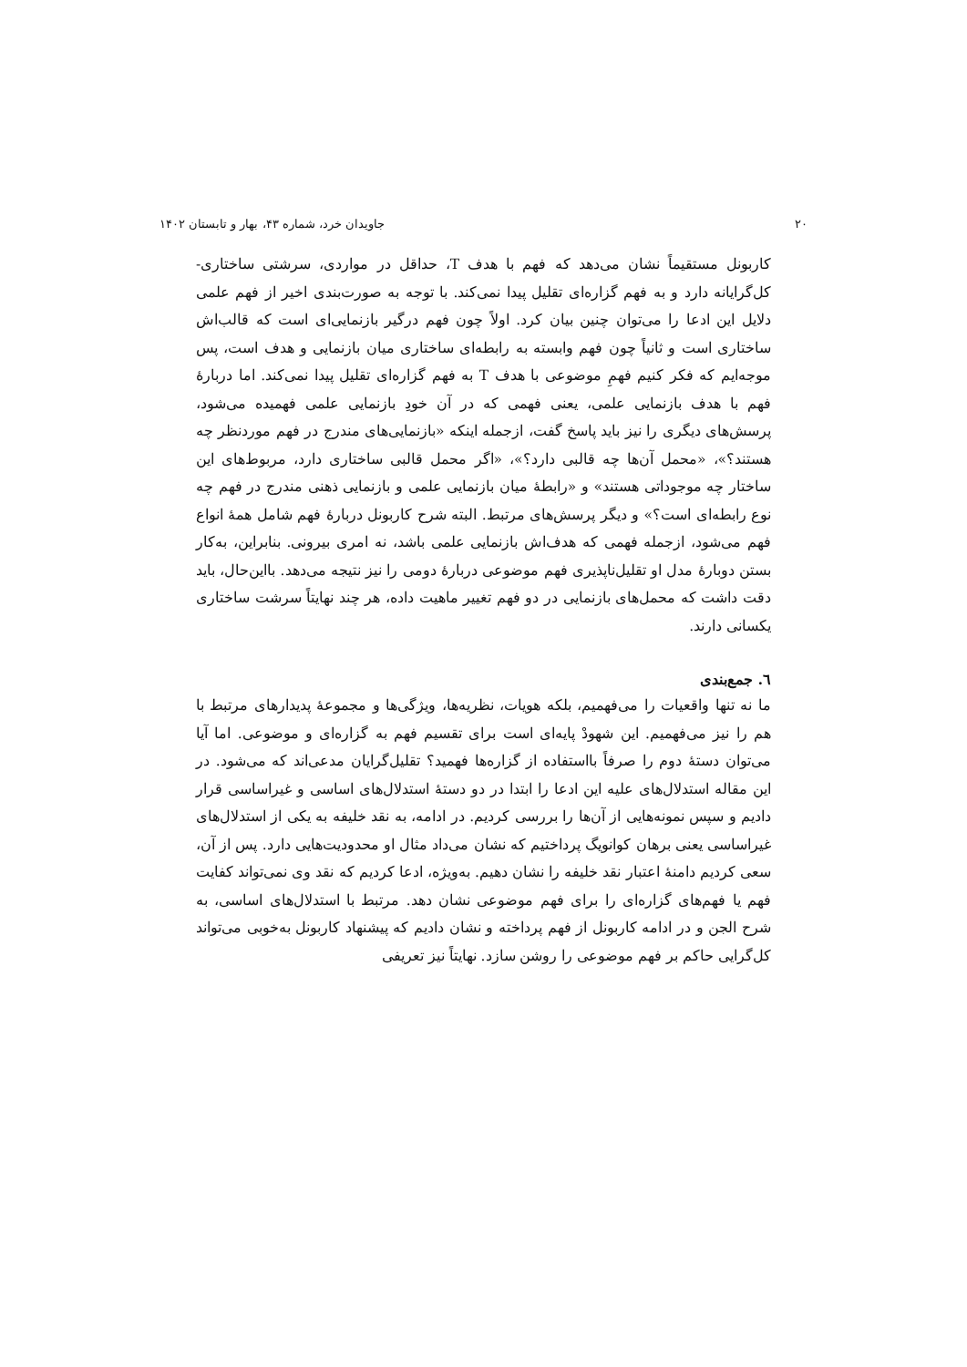۲۰ جاویدان خرد، شماره ۴۳، بهار و تابستان ۱۴۰۲
کاربونل مستقیماً نشان می‌دهد که فهم با هدف T، حداقل در مواردی، سرشتی ساختاری- کل‌گرایانه دارد و به فهم گزاره‌ای تقلیل پیدا نمی‌کند. با توجه به صورت‌بندی اخیر از فهم علمی دلایل این ادعا را می‌توان چنین بیان کرد. اولاً چون فهم درگیر بازنمایی‌ای است که قالب‌اش ساختاری است و ثانیاً چون فهم وابسته به رابطه‌ای ساختاری میان بازنمایی و هدف است، پس موجه‌ایم که فکر کنیم فهمِ موضوعی با هدف T به فهم گزاره‌ای تقلیل پیدا نمی‌کند. اما دربارهٔ فهم با هدف بازنمایی علمی، یعنی فهمی که در آن خودِ بازنمایی علمی فهمیده می‌شود، پرسش‌های دیگری را نیز باید پاسخ گفت، ازجمله اینکه «بازنمایی‌های مندرج در فهم موردنظر چه هستند؟»، «محمل آن‌ها چه قالبی دارد؟»، «اگر محمل قالبی ساختاری دارد، مربوط‌های این ساختار چه موجوداتی هستند» و «رابطهٔ میان بازنمایی علمی و بازنمایی ذهنی مندرج در فهم چه نوع رابطه‌ای است؟» و دیگر پرسش‌های مرتبط. البته شرح کاربونل دربارهٔ فهم شامل همهٔ انواع فهم می‌شود، ازجمله فهمی که هدف‌اش بازنمایی علمی باشد، نه امری بیرونی. بنابراین، به‌کار بستن دوبارهٔ مدل او تقلیل‌ناپذیری فهم موضوعی دربارهٔ دومی را نیز نتیجه می‌دهد. بااین‌حال، باید دقت داشت که محمل‌های بازنمایی در دو فهم تغییر ماهیت داده، هر چند نهایتاً سرشت ساختاری یکسانی دارند.
٦. جمع‌بندی
ما نه تنها واقعیات را می‌فهمیم، بلکه هویات، نظریه‌ها، ویژگی‌ها و مجموعهٔ پدیدارهای مرتبط با هم را نیز می‌فهمیم. این شهودْ پایه‌ای است برای تقسیم فهم به گزاره‌ای و موضوعی. اما آیا می‌توان دستهٔ دوم را صرفاً بااستفاده از گزاره‌ها فهمید؟ تقلیل‌گرایان مدعی‌اند که می‌شود. در این مقاله استدلال‌های علیه این ادعا را ابتدا در دو دستهٔ استدلال‌های اساسی و غیراساسی قرار دادیم و سپس نمونه‌هایی از آن‌ها را بررسی کردیم. در ادامه، به نقد خلیفه به یکی از استدلال‌های غیراساسی یعنی برهان کوانویگ پرداختیم که نشان می‌داد مثال او محدودیت‌هایی دارد. پس از آن، سعی کردیم دامنهٔ اعتبار نقد خلیفه را نشان دهیم. به‌ویژه، ادعا کردیم که نقد وی نمی‌تواند کفایت فهم یا فهم‌های گزاره‌ای را برای فهم موضوعی نشان دهد. مرتبط با استدلال‌های اساسی، به شرح الجن و در ادامه کاربونل از فهم پرداخته و نشان دادیم که پیشنهاد کاربونل به‌خوبی می‌تواند کل‌گرایی حاکم بر فهم موضوعی را روشن سازد. نهایتاً نیز تعریفی